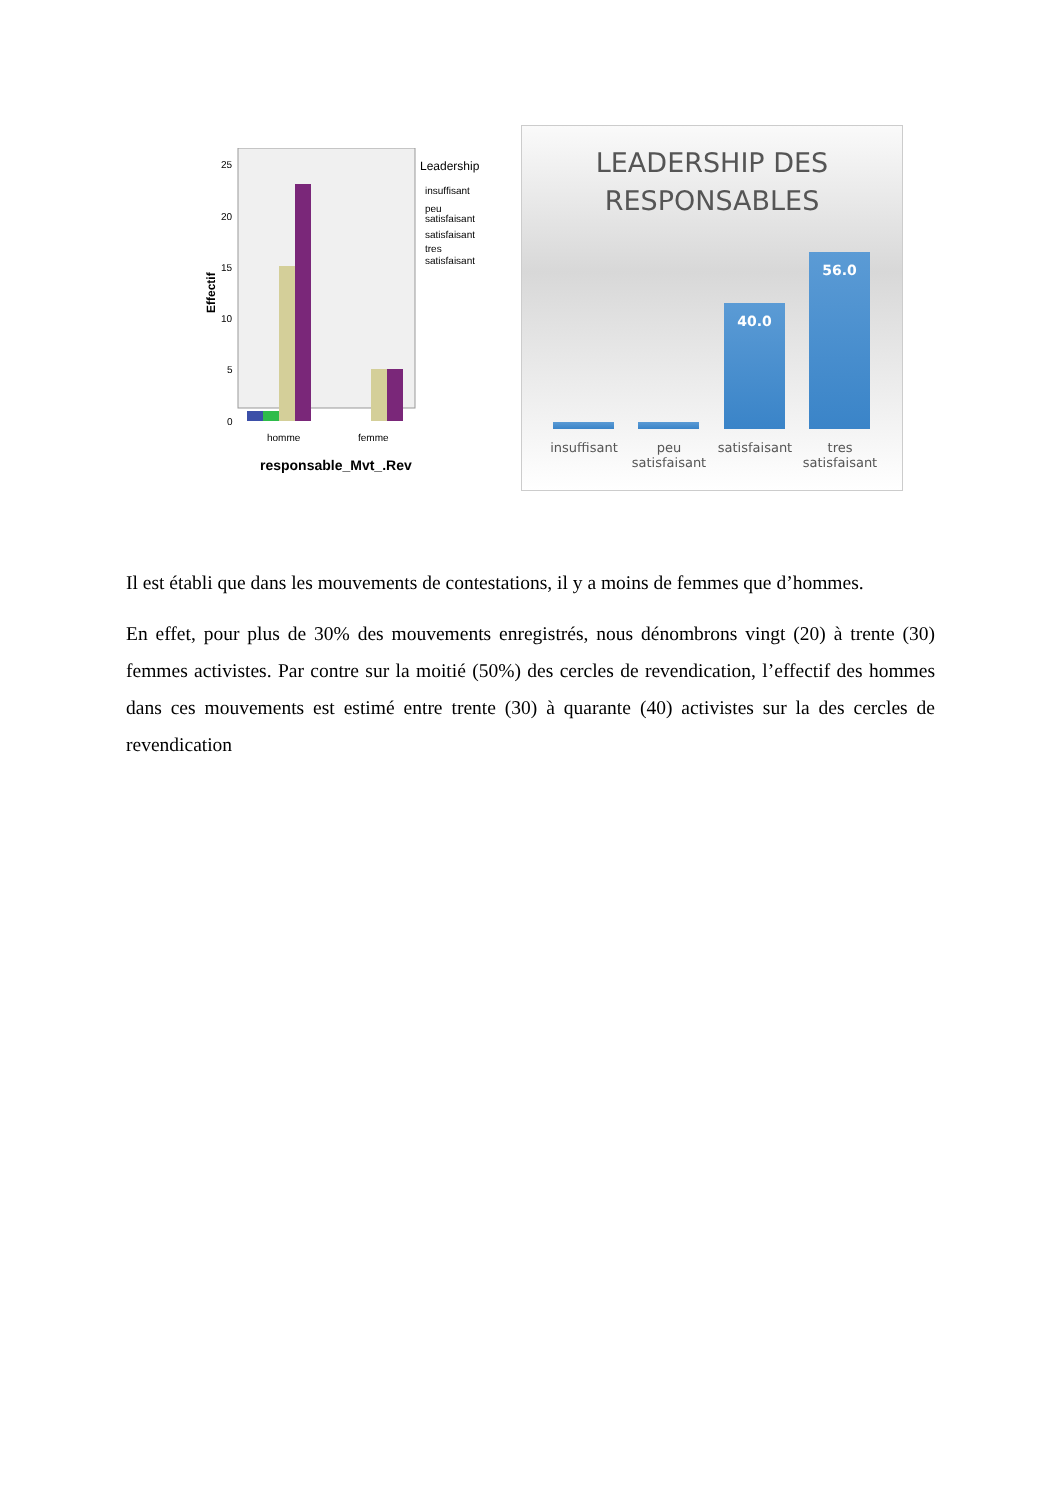Effectif
25
20
15
10
5
0
homme
femme
responsable_Mvt_.Rev
Leadership
insuffisant
peu
satisfaisant
satisfaisant
tres
satisfaisant
LEADERSHIP DES
RESPONSABLES
40.0
56.0
insuffisant
peu satisfaisant
satisfaisant
tres satisfaisant
Il est établi que dans les mouvements de contestations, il y a moins de femmes que d’hommes.
En effet, pour plus de 30% des mouvements enregistrés, nous dénombrons vingt (20) à trente (30) femmes activistes. Par contre sur la moitié (50%) des cercles de revendication, l’effectif des hommes dans ces mouvements est estimé entre trente (30) à quarante (40) activistes sur la des cercles de revendication